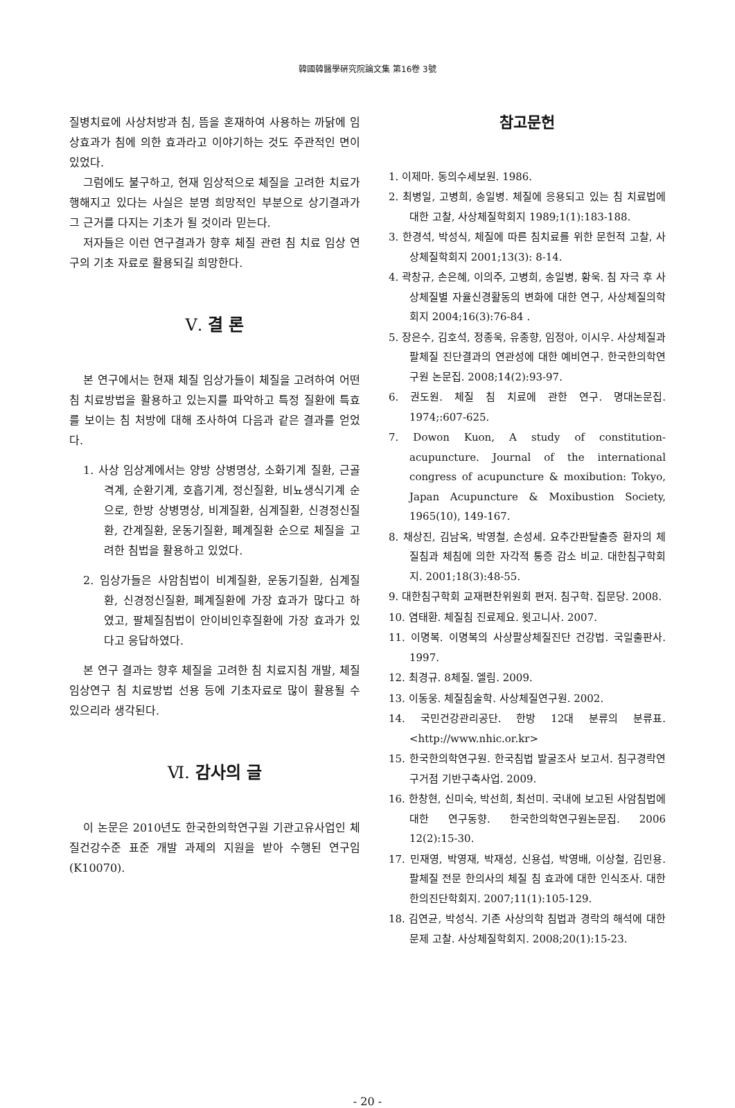韓國韓醫學硏究院論文集 第16卷 3號
질병치료에 사상처방과 침, 뜸을 혼재하여 사용하는 까닭에 임상효과가 침에 의한 효과라고 이야기하는 것도 주관적인 면이 있었다.
그럼에도 불구하고, 현재 임상적으로 체질을 고려한 치료가 행해지고 있다는 사실은 분명 희망적인 부분으로 상기결과가 그 근거를 다지는 기초가 될 것이라 믿는다.
저자들은 이런 연구결과가 향후 체질 관련 침 치료 임상 연구의 기초 자료로 활용되길 희망한다.
Ⅴ. 결 론
본 연구에서는 현재 체질 임상가들이 체질을 고려하여 어떤 침 치료방법을 활용하고 있는지를 파악하고 특정 질환에 특효를 보이는 침 처방에 대해 조사하여 다음과 같은 결과를 얻었다.
1. 사상 임상계에서는 양방 상병명상, 소화기계 질환, 근골격계, 순환기계, 호흡기계, 정신질환, 비뇨생식기계 순으로, 한방 상병명상, 비계질환, 심계질환, 신경정신질환, 간계질환, 운동기질환, 폐계질환 순으로 체질을 고려한 침법을 활용하고 있었다.
2. 임상가들은 사암침법이 비계질환, 운동기질환, 심계질환, 신경정신질환, 폐계질환에 가장 효과가 많다고 하였고, 팔체질침법이 안이비인후질환에 가장 효과가 있다고 응답하였다.
본 연구 결과는 향후 체질을 고려한 침 치료지침 개발, 체질임상연구 침 치료방법 선용 등에 기초자료로 많이 활용될 수 있으리라 생각된다.
Ⅵ. 감사의 글
이 논문은 2010년도 한국한의학연구원 기관고유사업인 체질건강수준 표준 개발 과제의 지원을 받아 수행된 연구임(K10070).
참고문헌
1. 이제마. 동의수세보원. 1986.
2. 최병일, 고병희, 송일병. 체질에 응용되고 있는 침 치료법에 대한 고찰, 사상체질학회지 1989;1(1):183-188.
3. 한경석, 박성식, 체질에 따른 침치료를 위한 문헌적 고찰, 사상체질학회지 2001;13(3): 8-14.
4. 곽창규, 손은혜, 이의주, 고병희, 송일병, 황욱. 침 자극 후 사상체질별 자율신경활동의 변화에 대한 연구, 사상체질의학회지 2004;16(3):76-84 .
5. 장은수, 김호석, 정종욱, 유종향, 임정아, 이시우. 사상체질과 팔체질 진단결과의 연관성에 대한 예비연구. 한국한의학연구원 논문집. 2008;14(2):93-97.
6. 권도원. 체질 침 치료에 관한 연구. 명대논문집. 1974;:607-625.
7. Dowon Kuon, A study of constitution-acupuncture. Journal of the international congress of acupuncture & moxibution: Tokyo, Japan Acupuncture & Moxibustion Society, 1965(10), 149-167.
8. 채상진, 김남옥, 박영철, 손성세. 요추간판탈출증 환자의 체질침과 체침에 의한 자각적 통증 감소 비교. 대한침구학회지. 2001;18(3):48-55.
9. 대한침구학회 교재편찬위원회 편저. 침구학. 집문당. 2008.
10. 염태환. 체질침 진료제요. 윗고니사. 2007.
11. 이명복. 이명복의 사상팔상체질진단 건강법. 국일출판사. 1997.
12. 최경규. 8체질. 엘림. 2009.
13. 이동웅. 체질침술학. 사상체질연구원. 2002.
14. 국민건강관리공단. 한방 12대 분류의 분류표. <http://www.nhic.or.kr>
15. 한국한의학연구원. 한국침법 발굴조사 보고서. 침구경락연구거점 기반구축사업. 2009.
16. 한창현, 신미숙, 박선희, 최선미. 국내에 보고된 사암침법에 대한 연구동향. 한국한의학연구원논문집. 2006 12(2):15-30.
17. 민재영, 박영재, 박재성, 신용섭, 박영배, 이상철, 김민용. 팔체질 전문 한의사의 체질 침 효과에 대한 인식조사. 대한한의진단학회지. 2007;11(1):105-129.
18. 김연균, 박성식. 기존 사상의학 침법과 경락의 해석에 대한 문제 고찰. 사상체질학회지. 2008;20(1):15-23.
- 20 -